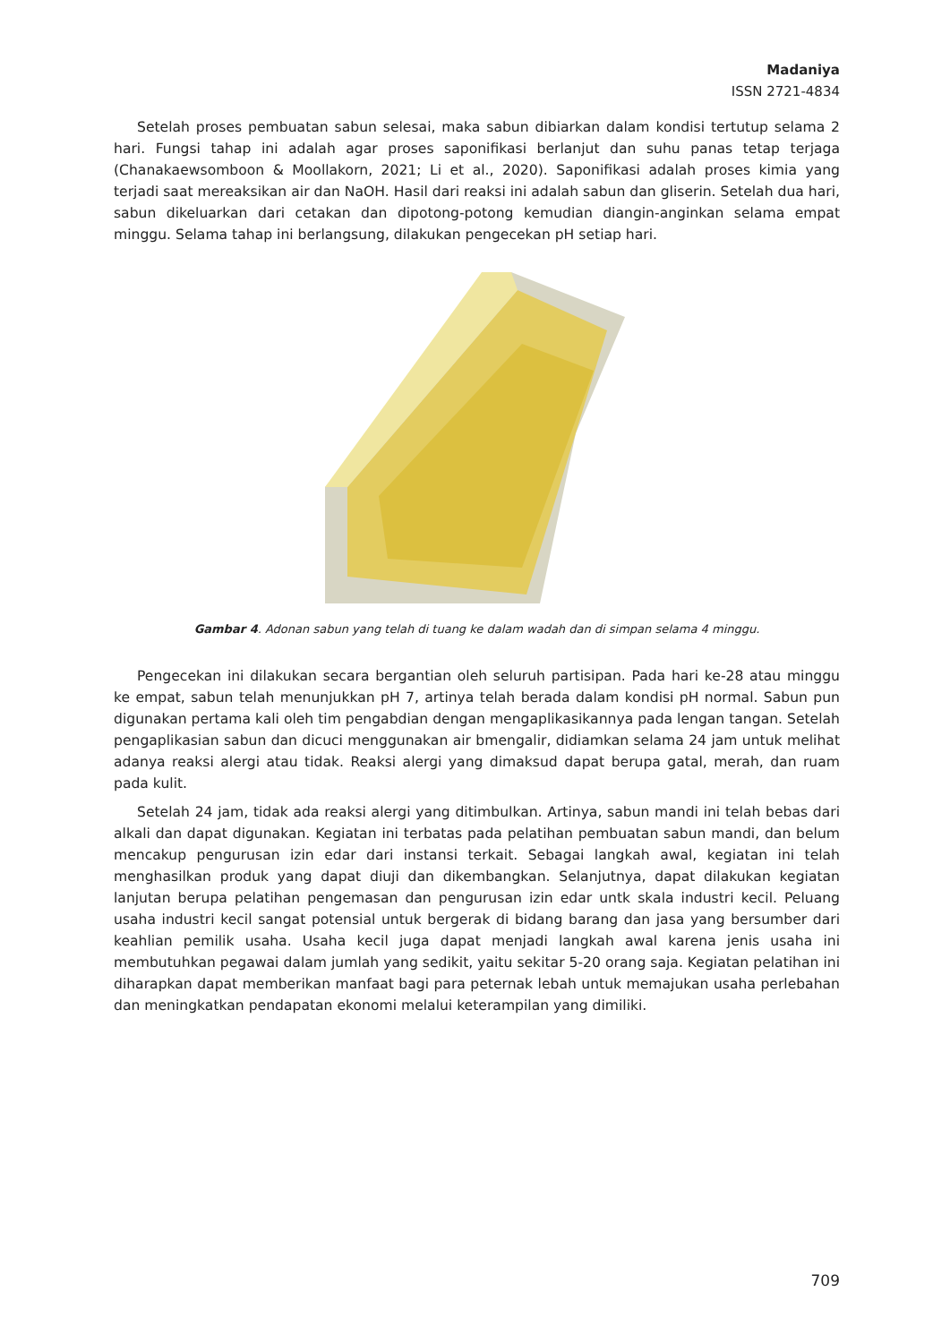Madaniya
ISSN 2721-4834
Setelah proses pembuatan sabun selesai, maka sabun dibiarkan dalam kondisi tertutup selama 2 hari. Fungsi tahap ini adalah agar proses saponifikasi berlanjut dan suhu panas tetap terjaga (Chanakaewsomboon & Moollakorn, 2021; Li et al., 2020). Saponifikasi adalah proses kimia yang terjadi saat mereaksikan air dan NaOH. Hasil dari reaksi ini adalah sabun dan gliserin. Setelah dua hari, sabun dikeluarkan dari cetakan dan dipotong-potong kemudian diangin-anginkan selama empat minggu. Selama tahap ini berlangsung, dilakukan pengecekan pH setiap hari.
Gambar 4. Adonan sabun yang telah di tuang ke dalam wadah dan di simpan selama 4 minggu.
Pengecekan ini dilakukan secara bergantian oleh seluruh partisipan. Pada hari ke-28 atau minggu ke empat, sabun telah menunjukkan pH 7, artinya telah berada dalam kondisi pH normal. Sabun pun digunakan pertama kali oleh tim pengabdian dengan mengaplikasikannya pada lengan tangan. Setelah pengaplikasian sabun dan dicuci menggunakan air bmengalir, didiamkan selama 24 jam untuk melihat adanya reaksi alergi atau tidak. Reaksi alergi yang dimaksud dapat berupa gatal, merah, dan ruam pada kulit.
Setelah 24 jam, tidak ada reaksi alergi yang ditimbulkan. Artinya, sabun mandi ini telah bebas dari alkali dan dapat digunakan. Kegiatan ini terbatas pada pelatihan pembuatan sabun mandi, dan belum mencakup pengurusan izin edar dari instansi terkait. Sebagai langkah awal, kegiatan ini telah menghasilkan produk yang dapat diuji dan dikembangkan. Selanjutnya, dapat dilakukan kegiatan lanjutan berupa pelatihan pengemasan dan pengurusan izin edar untk skala industri kecil. Peluang usaha industri kecil sangat potensial untuk bergerak di bidang barang dan jasa yang bersumber dari keahlian pemilik usaha. Usaha kecil juga dapat menjadi langkah awal karena jenis usaha ini membutuhkan pegawai dalam jumlah yang sedikit, yaitu sekitar 5-20 orang saja. Kegiatan pelatihan ini diharapkan dapat memberikan manfaat bagi para peternak lebah untuk memajukan usaha perlebahan dan meningkatkan pendapatan ekonomi melalui keterampilan yang dimiliki.
709